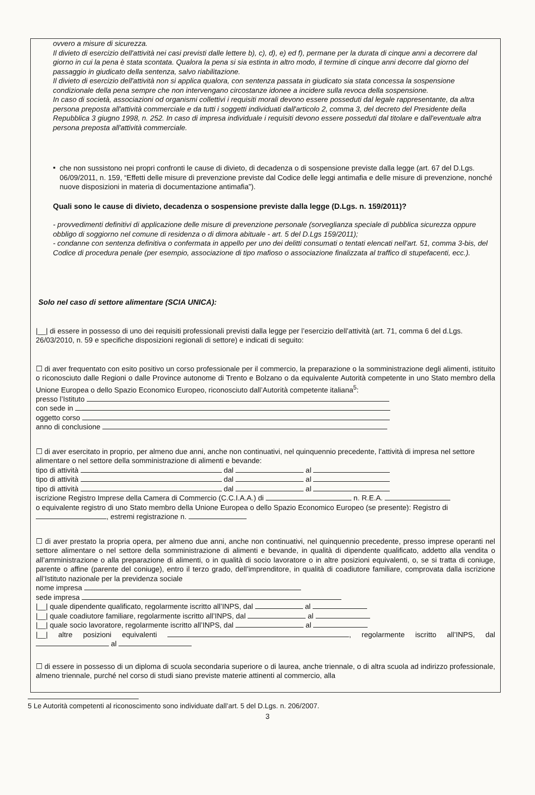ovvero a misure di sicurezza.
Il divieto di esercizio dell'attività nei casi previsti dalle lettere b), c), d), e) ed f), permane per la durata di cinque anni a decorrere dal giorno in cui la pena è stata scontata. Qualora la pena si sia estinta in altro modo, il termine di cinque anni decorre dal giorno del passaggio in giudicato della sentenza, salvo riabilitazione.
Il divieto di esercizio dell'attività non si applica qualora, con sentenza passata in giudicato sia stata concessa la sospensione condizionale della pena sempre che non intervengano circostanze idonee a incidere sulla revoca della sospensione.
In caso di società, associazioni od organismi collettivi i requisiti morali devono essere posseduti dal legale rappresentante, da altra persona preposta all'attività commerciale e da tutti i soggetti individuati dall'articolo 2, comma 3, del decreto del Presidente della Repubblica 3 giugno 1998, n. 252. In caso di impresa individuale i requisiti devono essere posseduti dal titolare e dall'eventuale altra persona preposta all'attività commerciale.
▪
che non sussistono nei propri confronti le cause di divieto, di decadenza o di sospensione previste dalla legge (art. 67 del D.Lgs. 06/09/2011, n. 159, “Effetti delle misure di prevenzione previste dal Codice delle leggi antimafia e delle misure di prevenzione, nonché nuove disposizioni in materia di documentazione antimafia”).
Quali sono le cause di divieto, decadenza o sospensione previste dalla legge (D.Lgs. n. 159/2011)?
- provvedimenti definitivi di applicazione delle misure di prevenzione personale (sorveglianza speciale di pubblica sicurezza oppure obbligo di soggiorno nel comune di residenza o di dimora abituale - art. 5 del D.Lgs 159/2011);
- condanne con sentenza definitiva o confermata in appello per uno dei delitti consumati o tentati elencati nell'art. 51, comma 3-bis, del Codice di procedura penale (per esempio, associazione di tipo mafioso o associazione finalizzata al traffico di stupefacenti, ecc.).
Solo nel caso di settore alimentare (SCIA UNICA):
|__| di essere in possesso di uno dei requisiti professionali previsti dalla legge per l’esercizio dell’attività (art. 71, comma 6 del d.Lgs. 26/03/2010, n. 59 e specifiche disposizioni regionali di settore) e indicati di seguito:
☐ di aver frequentato con esito positivo un corso professionale per il commercio, la preparazione o la somministrazione degli alimenti, istituito o riconosciuto dalle Regioni o dalle Province autonome di Trento e Bolzano o da equivalente Autorità competente in uno Stato membro della Unione Europea o dello Spazio Economico Europeo, riconosciuto dall’Autorità competente italiana<sup>5</sup>:
presso l’Istituto
con sede in
oggetto corso
anno di conclusione
☐ di aver esercitato in proprio, per almeno due anni, anche non continuativi, nel quinquennio precedente, l’attività di impresa nel settore alimentare o nel settore della somministrazione di alimenti e bevande:
tipo di attività dal al
tipo di attività dal al
tipo di attività dal al
iscrizione Registro Imprese della Camera di Commercio (C.C.I.A.A.) di n. R.E.A.
o equivalente registro di uno Stato membro della Unione Europea o dello Spazio Economico Europeo (se presente): Registro di , estremi registrazione n.
☐ di aver prestato la propria opera, per almeno due anni, anche non continuativi, nel quinquennio precedente, presso imprese operanti nel settore alimentare o nel settore della somministrazione di alimenti e bevande, in qualità di dipendente qualificato, addetto alla vendita o all’amministrazione o alla preparazione di alimenti, o in qualità di socio lavoratore o in altre posizioni equivalenti, o, se si tratta di coniuge, parente o affine (parente del coniuge), entro il terzo grado, dell’imprenditore, in qualità di coadiutore familiare, comprovata dalla iscrizione all’Istituto nazionale per la previdenza sociale
nome impresa
sede impresa
|__| quale dipendente qualificato, regolarmente iscritto all’INPS, dal al
|__| quale coadiutore familiare, regolarmente iscritto all’INPS, dal al
|__| quale socio lavoratore, regolarmente iscritto all’INPS, dal al
|__| altre posizioni equivalenti , regolarmente iscritto all’INPS, dal al
☐ di essere in possesso di un diploma di scuola secondaria superiore o di laurea, anche triennale, o di altra scuola ad indirizzo professionale, almeno triennale, purché nel corso di studi siano previste materie attinenti al commercio, alla
5 Le Autorità competenti al riconoscimento sono individuate dall’art. 5 del D.Lgs. n. 206/2007.
3